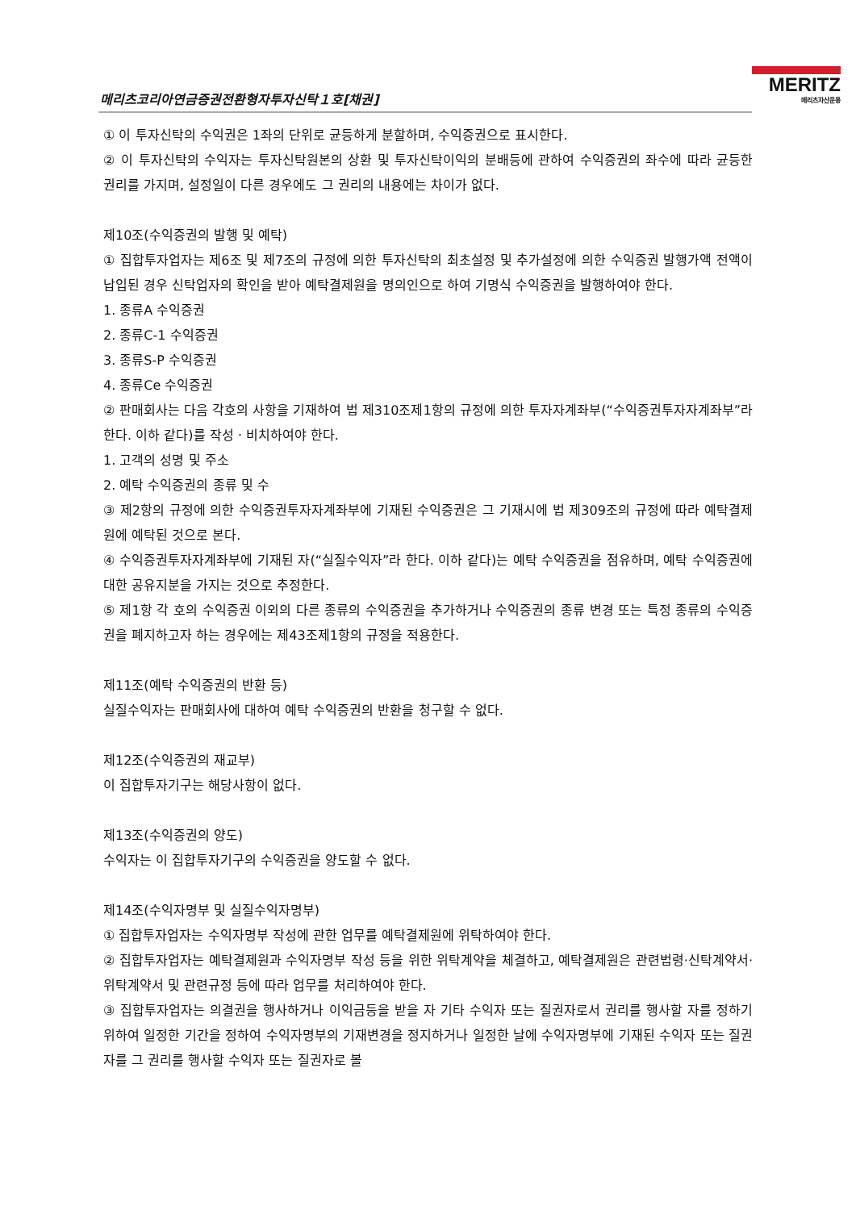메리츠코리아연금증권전환형자투자신탁１호[채권]
MERITZ
메리츠자산운용
① 이 투자신탁의 수익권은 1좌의 단위로 균등하게 분할하며, 수익증권으로 표시한다.
② 이 투자신탁의 수익자는 투자신탁원본의 상환 및 투자신탁이익의 분배등에 관하여 수익증권의 좌수에 따라 균등한 권리를 가지며, 설정일이 다른 경우에도 그 권리의 내용에는 차이가 없다.
제10조(수익증권의 발행 및 예탁)
① 집합투자업자는 제6조 및 제7조의 규정에 의한 투자신탁의 최초설정 및 추가설정에 의한 수익증권 발행가액 전액이 납입된 경우 신탁업자의 확인을 받아 예탁결제원을 명의인으로 하여 기명식 수익증권을 발행하여야 한다.
1. 종류A 수익증권
2. 종류C-1 수익증권
3. 종류S-P 수익증권
4. 종류Ce 수익증권
② 판매회사는 다음 각호의 사항을 기재하여 법 제310조제1항의 규정에 의한 투자자계좌부(“수익증권투자자계좌부”라 한다. 이하 같다)를 작성ㆍ비치하여야 한다.
1. 고객의 성명 및 주소
2. 예탁 수익증권의 종류 및 수
③ 제2항의 규정에 의한 수익증권투자자계좌부에 기재된 수익증권은 그 기재시에 법 제309조의 규정에 따라 예탁결제원에 예탁된 것으로 본다.
④ 수익증권투자자계좌부에 기재된 자(“실질수익자”라 한다. 이하 같다)는 예탁 수익증권을 점유하며, 예탁 수익증권에 대한 공유지분을 가지는 것으로 추정한다.
⑤ 제1항 각 호의 수익증권 이외의 다른 종류의 수익증권을 추가하거나 수익증권의 종류 변경 또는 특정 종류의 수익증권을 폐지하고자 하는 경우에는 제43조제1항의 규정을 적용한다.
제11조(예탁 수익증권의 반환 등)
실질수익자는 판매회사에 대하여 예탁 수익증권의 반환을 청구할 수 없다.
제12조(수익증권의 재교부)
이 집합투자기구는 해당사항이 없다.
제13조(수익증권의 양도)
수익자는 이 집합투자기구의 수익증권을 양도할 수 없다.
제14조(수익자명부 및 실질수익자명부)
① 집합투자업자는 수익자명부 작성에 관한 업무를 예탁결제원에 위탁하여야 한다.
② 집합투자업자는 예탁결제원과 수익자명부 작성 등을 위한 위탁계약을 체결하고, 예탁결제원은 관련법령·신탁계약서·위탁계약서 및 관련규정 등에 따라 업무를 처리하여야 한다.
③ 집합투자업자는 의결권을 행사하거나 이익금등을 받을 자 기타 수익자 또는 질권자로서 권리를 행사할 자를 정하기 위하여 일정한 기간을 정하여 수익자명부의 기재변경을 정지하거나 일정한 날에 수익자명부에 기재된 수익자 또는 질권자를 그 권리를 행사할 수익자 또는 질권자로 볼